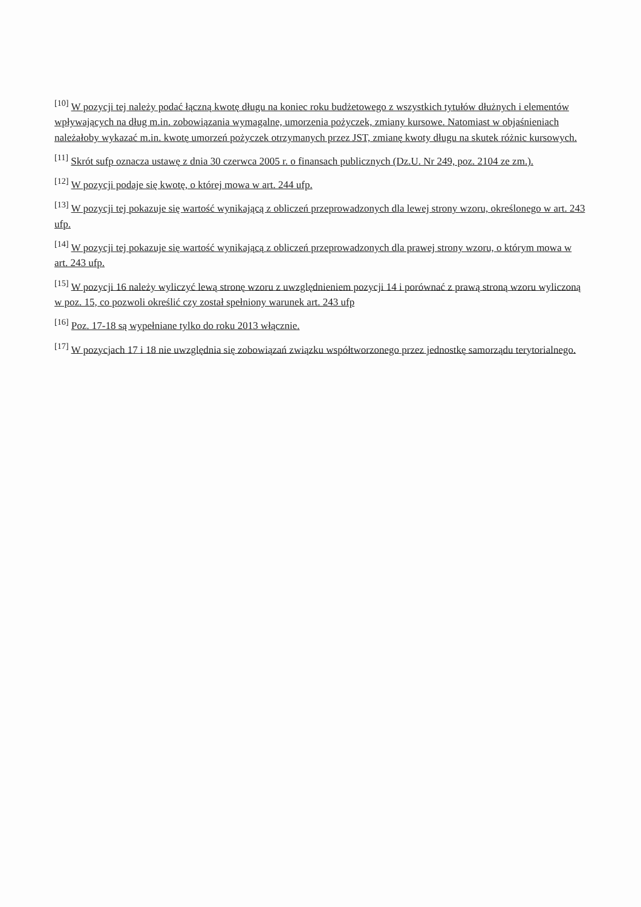<sup>[10]</sup> W pozycji tej należy podać łączną kwotę długu na koniec roku budżetowego z wszystkich tytułów dłużnych i elementów wpływających na dług m.in. zobowiązania wymagalne, umorzenia pożyczek, zmiany kursowe. Natomiast w objaśnieniach należałoby wykazać m.in. kwotę umorzeń pożyczek otrzymanych przez JST, zmianę kwoty długu na skutek różnic kursowych.
<sup>[11]</sup> Skrót sufp oznacza ustawę z dnia 30 czerwca 2005 r. o finansach publicznych (Dz.U. Nr 249, poz. 2104 ze zm.).
<sup>[12]</sup> W pozycji podaje się kwotę, o której mowa w art. 244 ufp.
<sup>[13]</sup> W pozycji tej pokazuje się wartość wynikającą z obliczeń przeprowadzonych dla lewej strony wzoru, określonego w art. 243 ufp.
<sup>[14]</sup> W pozycji tej pokazuje się wartość wynikającą z obliczeń przeprowadzonych dla prawej strony wzoru, o którym mowa w art. 243 ufp.
<sup>[15]</sup> W pozycji 16 należy wyliczyć lewą stronę wzoru z uwzględnieniem pozycji 14 i porównać z prawą stroną wzoru wyliczoną w poz. 15, co pozwoli określić czy został spełniony warunek art. 243 ufp
<sup>[16]</sup> Poz. 17-18 są wypełniane tylko do roku 2013 włącznie.
<sup>[17]</sup> W pozycjach 17 i 18 nie uwzględnia się zobowiązań związku współtworzonego przez jednostkę samorządu terytorialnego.